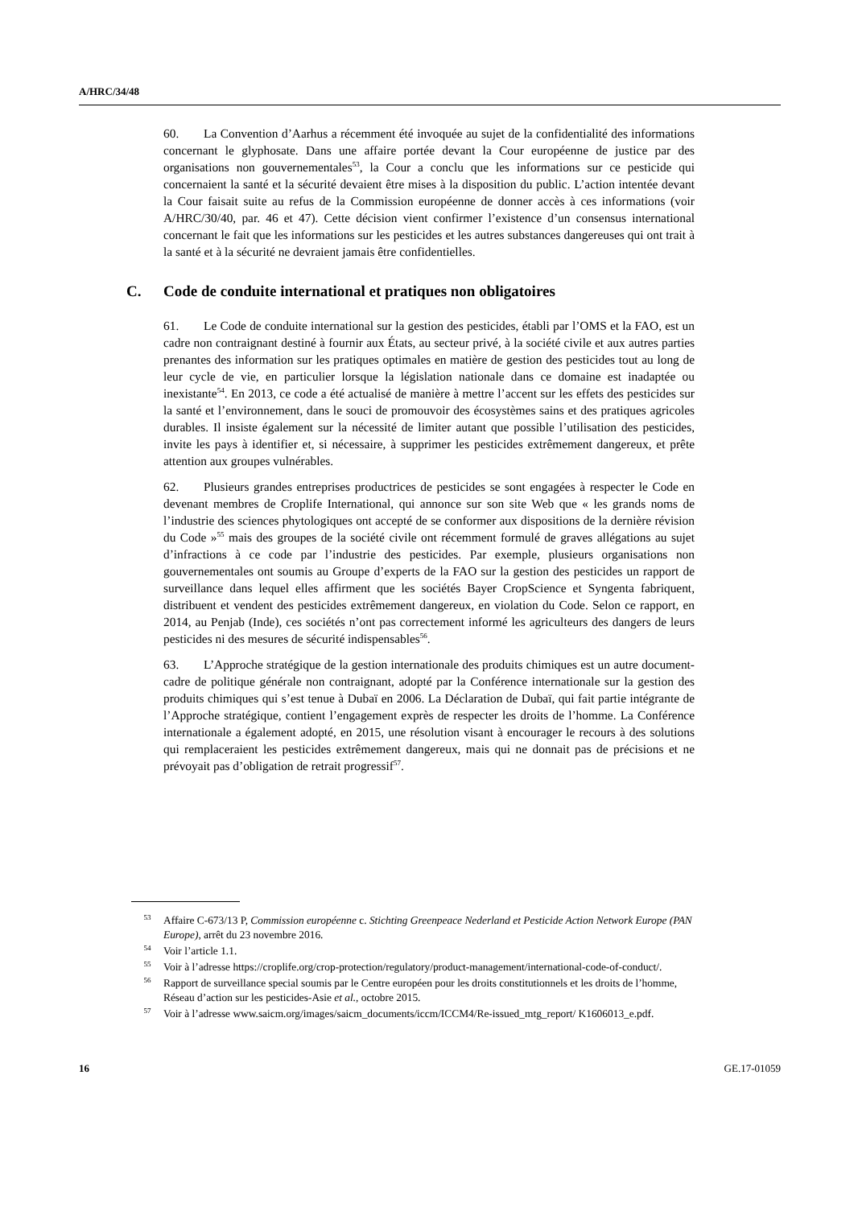A/HRC/34/48
60. La Convention d’Aarhus a récemment été invoquée au sujet de la confidentialité des informations concernant le glyphosate. Dans une affaire portée devant la Cour européenne de justice par des organisations non gouvernementales<sup>53</sup>, la Cour a conclu que les informations sur ce pesticide qui concernaient la santé et la sécurité devaient être mises à la disposition du public. L’action intentée devant la Cour faisait suite au refus de la Commission européenne de donner accès à ces informations (voir A/HRC/30/40, par. 46 et 47). Cette décision vient confirmer l’existence d’un consensus international concernant le fait que les informations sur les pesticides et les autres substances dangereuses qui ont trait à la santé et à la sécurité ne devraient jamais être confidentielles.
C. Code de conduite international et pratiques non obligatoires
61. Le Code de conduite international sur la gestion des pesticides, établi par l’OMS et la FAO, est un cadre non contraignant destiné à fournir aux États, au secteur privé, à la société civile et aux autres parties prenantes des information sur les pratiques optimales en matière de gestion des pesticides tout au long de leur cycle de vie, en particulier lorsque la législation nationale dans ce domaine est inadaptée ou inexistante<sup>54</sup>. En 2013, ce code a été actualisé de manière à mettre l’accent sur les effets des pesticides sur la santé et l’environnement, dans le souci de promouvoir des écosystèmes sains et des pratiques agricoles durables. Il insiste également sur la nécessité de limiter autant que possible l’utilisation des pesticides, invite les pays à identifier et, si nécessaire, à supprimer les pesticides extrêmement dangereux, et prête attention aux groupes vulnérables.
62. Plusieurs grandes entreprises productrices de pesticides se sont engagées à respecter le Code en devenant membres de Croplife International, qui annonce sur son site Web que « les grands noms de l’industrie des sciences phytologiques ont accepté de se conformer aux dispositions de la dernière révision du Code »<sup>55</sup> mais des groupes de la société civile ont récemment formulé de graves allégations au sujet d’infractions à ce code par l’industrie des pesticides. Par exemple, plusieurs organisations non gouvernementales ont soumis au Groupe d’experts de la FAO sur la gestion des pesticides un rapport de surveillance dans lequel elles affirment que les sociétés Bayer CropScience et Syngenta fabriquent, distribuent et vendent des pesticides extrêmement dangereux, en violation du Code. Selon ce rapport, en 2014, au Penjab (Inde), ces sociétés n’ont pas correctement informé les agriculteurs des dangers de leurs pesticides ni des mesures de sécurité indispensables<sup>56</sup>.
63. L’Approche stratégique de la gestion internationale des produits chimiques est un autre document-cadre de politique générale non contraignant, adopté par la Conférence internationale sur la gestion des produits chimiques qui s’est tenue à Dubaï en 2006. La Déclaration de Dubaï, qui fait partie intégrante de l’Approche stratégique, contient l’engagement exprès de respecter les droits de l’homme. La Conférence internationale a également adopté, en 2015, une résolution visant à encourager le recours à des solutions qui remplaceraient les pesticides extrêmement dangereux, mais qui ne donnait pas de précisions et ne prévoyait pas d’obligation de retrait progressif<sup>57</sup>.
<sup>53</sup> Affaire C-673/13 P, Commission européenne c. Stichting Greenpeace Nederland et Pesticide Action Network Europe (PAN Europe), arrêt du 23 novembre 2016.
<sup>54</sup> Voir l’article 1.1.
<sup>55</sup> Voir à l’adresse https://croplife.org/crop-protection/regulatory/product-management/international-code-of-conduct/.
<sup>56</sup> Rapport de surveillance special soumis par le Centre européen pour les droits constitutionnels et les droits de l’homme, Réseau d’action sur les pesticides-Asie et al., octobre 2015.
<sup>57</sup> Voir à l’adresse www.saicm.org/images/saicm_documents/iccm/ICCM4/Re-issued_mtg_report/ K1606013_e.pdf.
16 GE.17-01059